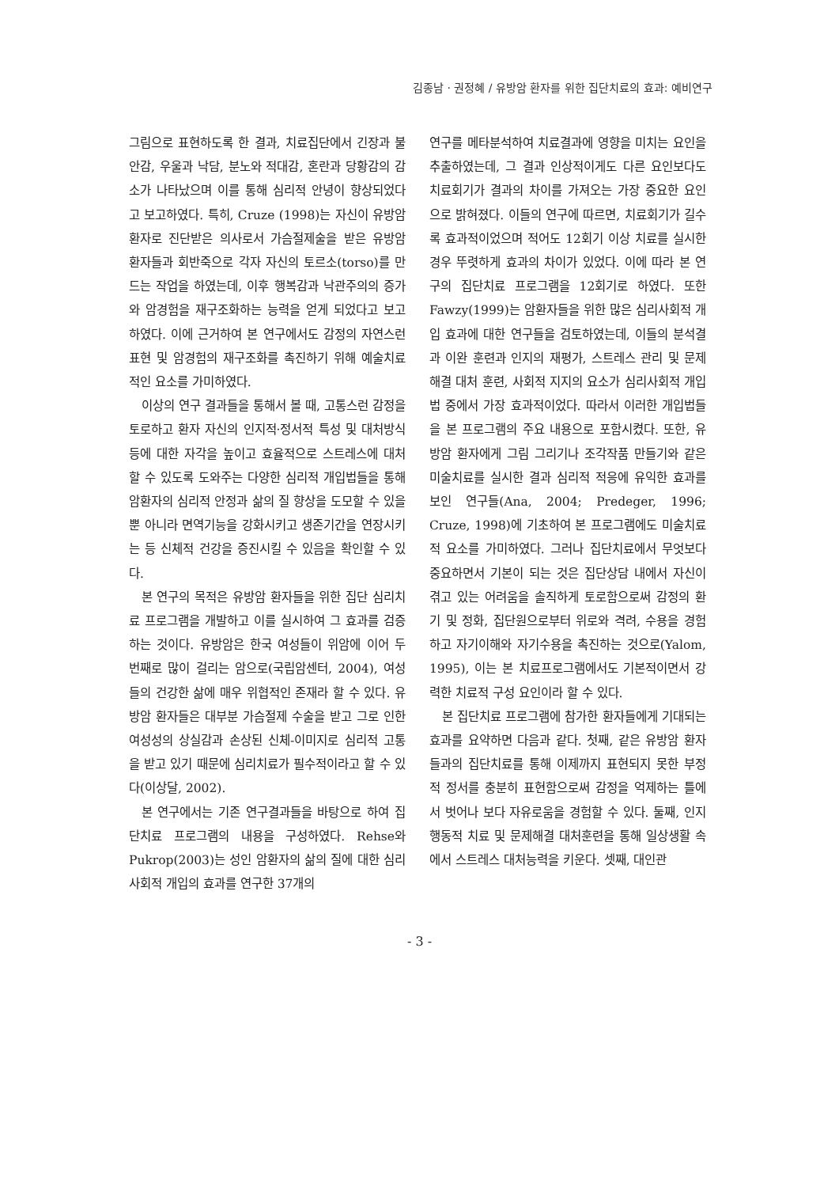김종남 · 권정혜 / 유방암 환자를 위한 집단치료의 효과: 예비연구
그림으로 표현하도록 한 결과, 치료집단에서 긴장과 불안감, 우울과 낙담, 분노와 적대감, 혼란과 당황감의 감소가 나타났으며 이를 통해 심리적 안녕이 향상되었다고 보고하였다. 특히, Cruze (1998)는 자신이 유방암 환자로 진단받은 의사로서 가슴절제술을 받은 유방암 환자들과 회반죽으로 각자 자신의 토르소(torso)를 만드는 작업을 하였는데, 이후 행복감과 낙관주의의 증가와 암경험을 재구조화하는 능력을 얻게 되었다고 보고하였다. 이에 근거하여 본 연구에서도 감정의 자연스런 표현 및 암경험의 재구조화를 촉진하기 위해 예술치료적인 요소를 가미하였다.
이상의 연구 결과들을 통해서 볼 때, 고통스런 감정을 토로하고 환자 자신의 인지적·정서적 특성 및 대처방식 등에 대한 자각을 높이고 효율적으로 스트레스에 대처할 수 있도록 도와주는 다양한 심리적 개입법들을 통해 암환자의 심리적 안정과 삶의 질 향상을 도모할 수 있을 뿐 아니라 면역기능을 강화시키고 생존기간을 연장시키는 등 신체적 건강을 증진시킬 수 있음을 확인할 수 있다.
본 연구의 목적은 유방암 환자들을 위한 집단 심리치료 프로그램을 개발하고 이를 실시하여 그 효과를 검증하는 것이다. 유방암은 한국 여성들이 위암에 이어 두 번째로 많이 걸리는 암으로(국립암센터, 2004), 여성들의 건강한 삶에 매우 위협적인 존재라 할 수 있다. 유방암 환자들은 대부분 가슴절제 수술을 받고 그로 인한 여성성의 상실감과 손상된 신체-이미지로 심리적 고통을 받고 있기 때문에 심리치료가 필수적이라고 할 수 있다(이상달, 2002).
본 연구에서는 기존 연구결과들을 바탕으로 하여 집단치료 프로그램의 내용을 구성하였다. Rehse와 Pukrop(2003)는 성인 암환자의 삶의 질에 대한 심리사회적 개입의 효과를 연구한 37개의
연구를 메타분석하여 치료결과에 영향을 미치는 요인을 추출하였는데, 그 결과 인상적이게도 다른 요인보다도 치료회기가 결과의 차이를 가져오는 가장 중요한 요인으로 밝혀졌다. 이들의 연구에 따르면, 치료회기가 길수록 효과적이었으며 적어도 12회기 이상 치료를 실시한 경우 뚜렷하게 효과의 차이가 있었다. 이에 따라 본 연구의 집단치료 프로그램을 12회기로 하였다. 또한 Fawzy(1999)는 암환자들을 위한 많은 심리사회적 개입 효과에 대한 연구들을 검토하였는데, 이들의 분석결과 이완 훈련과 인지의 재평가, 스트레스 관리 및 문제해결 대처 훈련, 사회적 지지의 요소가 심리사회적 개입법 중에서 가장 효과적이었다. 따라서 이러한 개입법들을 본 프로그램의 주요 내용으로 포함시켰다. 또한, 유방암 환자에게 그림 그리기나 조각작품 만들기와 같은 미술치료를 실시한 결과 심리적 적응에 유익한 효과를 보인 연구들(Ana, 2004; Predeger, 1996; Cruze, 1998)에 기초하여 본 프로그램에도 미술치료적 요소를 가미하였다. 그러나 집단치료에서 무엇보다 중요하면서 기본이 되는 것은 집단상담 내에서 자신이 겪고 있는 어려움을 솔직하게 토로함으로써 감정의 환기 및 정화, 집단원으로부터 위로와 격려, 수용을 경험하고 자기이해와 자기수용을 촉진하는 것으로(Yalom, 1995), 이는 본 치료프로그램에서도 기본적이면서 강력한 치료적 구성 요인이라 할 수 있다.
본 집단치료 프로그램에 참가한 환자들에게 기대되는 효과를 요약하면 다음과 같다. 첫째, 같은 유방암 환자들과의 집단치료를 통해 이제까지 표현되지 못한 부정적 정서를 충분히 표현함으로써 감정을 억제하는 틀에서 벗어나 보다 자유로움을 경험할 수 있다. 둘째, 인지행동적 치료 및 문제해결 대처훈련을 통해 일상생활 속에서 스트레스 대처능력을 키운다. 셋째, 대인관
- 3 -